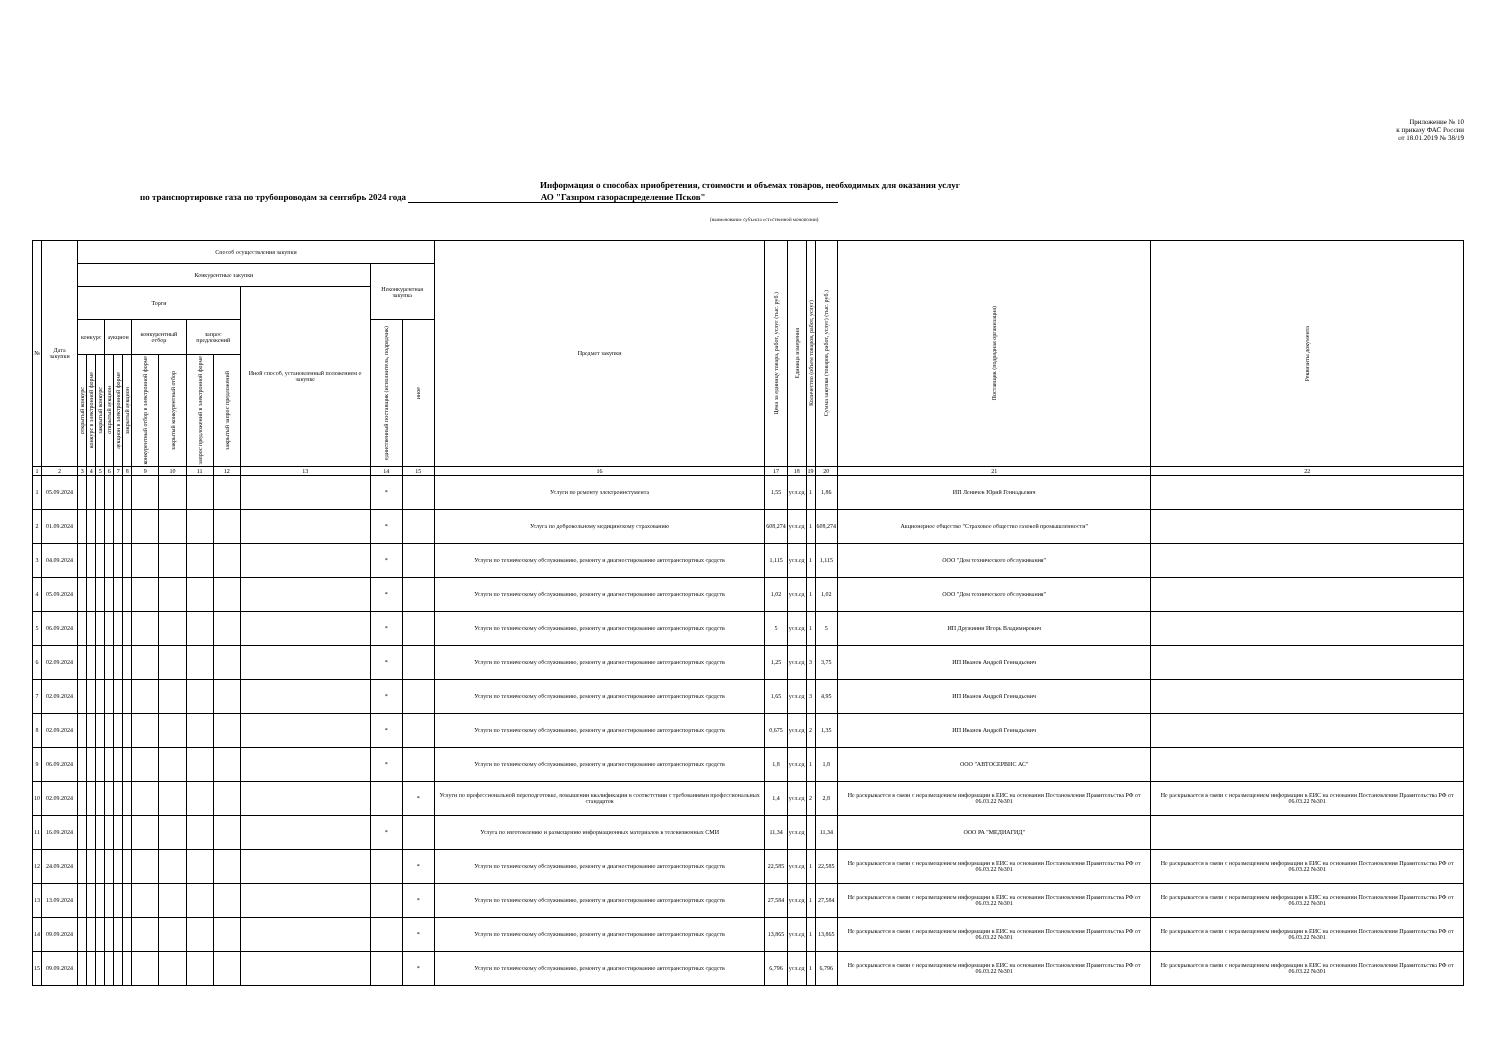Приложение № 10
к приказу ФАС России
от 18.01.2019 № 38/19
Информация о способах приобретения, стоимости и объемах товаров, необходимых для оказания услуг
по транспортировке газа по трубопроводам за сентябрь 2024 года АО "Газпром газораспределение Псков"
(наименование субъекта естественной монополии)
| № | Дата закупки | Способ осуществления закупки | | | | | | | | | | | | | Предмет закупки | Цена за единицу товара, работ, услуг (тыс. руб.) | Единица измерения | Количество (объем товаров, работ, услуг) | Сумма закупки (товаров, работ, услуг) (тыс. руб.) | Поставщик (подрядная организация) | Реквизиты документа |
| --- | --- | --- | --- | --- | --- | --- | --- | --- | --- | --- | --- | --- | --- | --- | --- | --- | --- | --- | --- | --- | --- |
| | | Конкурентные закупки | | | | | | | | | | | Неконкурентная закупка | | | | | | | | |
| | | Торги | | | | | | | | | | Иной способ, установленный положением о закупке | | | | | | | | | |
| | | конкурс | | | аукцион | | | конкурентный отбор | | запрос предложений | | | единственный поставщик (исполнитель, подрядчик) | иное | | | | | | | |
| | | открытый конкурс | конкурс в электронной форме | закрытый конкурс | открытый аукцион | аукцион в электронной форме | закрытый аукцион | конкурентный отбор в электронной форме | закрытый конкурентный отбор | запрос предложений в электронной форме | закрытый запрос предложений | | | | | | | | | | |
| 1 | 2 | 3 | 4 | 5 | 6 | 7 | 8 | 9 | 10 | 11 | 12 | 13 | 14 | 15 | 16 | 17 | 18 | 19 | 20 | 21 | 22 |
| 1 | 05.09.2024 | | | | | | | | | | | | * | | Услуги по ремонту электроинстумента | 1,55 | усл.ед | 1 | 1,86 | ИП Леничев Юрий Геннадьевич | |
| 2 | 01.09.2024 | | | | | | | | | | | | * | | Услуга по добровольному медицинскому страхованию | 608,274 | усл.ед | 1 | 608,274 | Акционерное общество "Страховое общество газовой промышленности" | |
| 3 | 04.09.2024 | | | | | | | | | | | | * | | Услуги по техническому обслуживанию, ремонту и диагностированию автотранспортных средств | 1,115 | усл.ед | 1 | 1,115 | ООО "Дом технического обслуживания" | |
| 4 | 05.09.2024 | | | | | | | | | | | | * | | Услуги по техническому обслуживанию, ремонту и диагностированию автотранспортных средств | 1,02 | усл.ед | 1 | 1,02 | ООО "Дом технического обслуживания" | |
| 5 | 06.09.2024 | | | | | | | | | | | | * | | Услуги по техническому обслуживанию, ремонту и диагностированию автотранспортных средств | 5 | усл.ед | 1 | 5 | ИП Дружинин Игорь Владимирович | |
| 6 | 02.09.2024 | | | | | | | | | | | | * | | Услуги по техническому обслуживанию, ремонту и диагностированию автотранспортных средств | 1,25 | усл.ед | 3 | 3,75 | ИП Иванов Андрей Геннадьевич | |
| 7 | 02.09.2024 | | | | | | | | | | | | * | | Услуги по техническому обслуживанию, ремонту и диагностированию автотранспортных средств | 1,65 | усл.ед | 3 | 4,95 | ИП Иванов Андрей Геннадьевич | |
| 8 | 02.09.2024 | | | | | | | | | | | | * | | Услуги по техническому обслуживанию, ремонту и диагностированию автотранспортных средств | 0,675 | усл.ед | 2 | 1,35 | ИП Иванов Андрей Геннадьевич | |
| 9 | 06.09.2024 | | | | | | | | | | | | * | | Услуги по техническому обслуживанию, ремонту и диагностированию автотранспортных средств | 1,8 | усл.ед | 1 | 1,8 | ООО "АВТОСЕРВИС АС" | |
| 10 | 02.09.2024 | | | | | | | | | | | | | * | Услуги по профессиональной переподготовке, повышении квалификации в соответствии с требованиями профессиональных стандартов | 1,4 | усл.ед | 2 | 2,8 | Не раскрывается в связи с неразмещением информации в ЕИС на основании Постановления Правительства РФ от 06.03.22 №301 | Не раскрывается в связи с неразмещением информации в ЕИС на основании Постановления Правительства РФ от 06.03.22 №301 |
| 11 | 16.09.2024 | | | | | | | | | | | | * | | Услуга по изготовлению и размещению информационных материалов в телевизионных СМИ | 11,34 | усл.ед | | 11,34 | ООО РА "МЕДИАГИД" | |
| 12 | 24.09.2024 | | | | | | | | | | | | | * | Услуги по техническому обслуживанию, ремонту и диагностированию автотранспортных средств | 22,585 | усл.ед | 1 | 22,585 | Не раскрывается в связи с неразмещением информации в ЕИС на основании Постановления Правительства РФ от 06.03.22 №301 | Не раскрывается в связи с неразмещением информации в ЕИС на основании Постановления Правительства РФ от 06.03.22 №301 |
| 13 | 13.09.2024 | | | | | | | | | | | | | * | Услуги по техническому обслуживанию, ремонту и диагностированию автотранспортных средств | 27,584 | усл.ед | 1 | 27,584 | Не раскрывается в связи с неразмещением информации в ЕИС на основании Постановления Правительства РФ от 06.03.22 №301 | Не раскрывается в связи с неразмещением информации в ЕИС на основании Постановления Правительства РФ от 06.03.22 №301 |
| 14 | 09.09.2024 | | | | | | | | | | | | | * | Услуги по техническому обслуживанию, ремонту и диагностированию автотранспортных средств | 13,865 | усл.ед | 1 | 13,865 | Не раскрывается в связи с неразмещением информации в ЕИС на основании Постановления Правительства РФ от 06.03.22 №301 | Не раскрывается в связи с неразмещением информации в ЕИС на основании Постановления Правительства РФ от 06.03.22 №301 |
| 15 | 09.09.2024 | | | | | | | | | | | | | * | Услуги по техническому обслуживанию, ремонту и диагностированию автотранспортных средств | 6,796 | усл.ед | 1 | 6,796 | Не раскрывается в связи с неразмещением информации в ЕИС на основании Постановления Правительства РФ от 06.03.22 №301 | Не раскрывается в связи с неразмещением информации в ЕИС на основании Постановления Правительства РФ от 06.03.22 №301 |